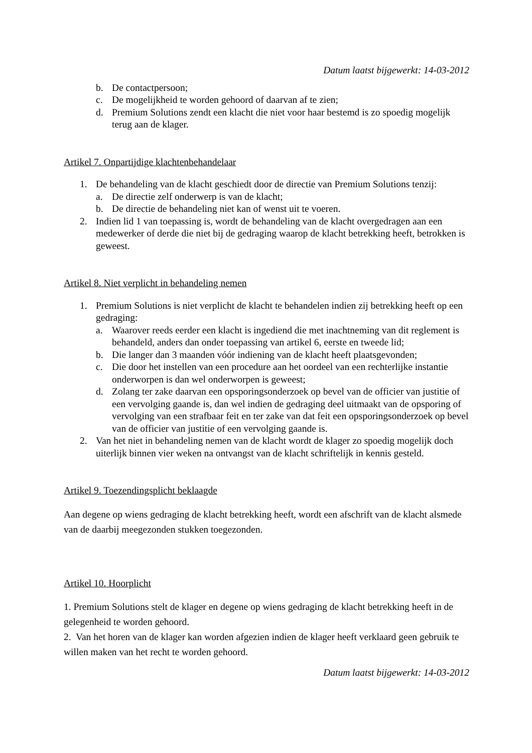Datum laatst bijgewerkt: 14-03-2012
b. De contactpersoon;
c. De mogelijkheid te worden gehoord of daarvan af te zien;
d. Premium Solutions zendt een klacht die niet voor haar bestemd is zo spoedig mogelijk terug aan de klager.
Artikel 7. Onpartijdige klachtenbehandelaar
1. De behandeling van de klacht geschiedt door de directie van Premium Solutions tenzij:
a. De directie zelf onderwerp is van de klacht;
b. De directie de behandeling niet kan of wenst uit te voeren.
2. Indien lid 1 van toepassing is, wordt de behandeling van de klacht overgedragen aan een medewerker of derde die niet bij de gedraging waarop de klacht betrekking heeft, betrokken is geweest.
Artikel 8. Niet verplicht in behandeling nemen
1. Premium Solutions is niet verplicht de klacht te behandelen indien zij betrekking heeft op een gedraging:
a. Waarover reeds eerder een klacht is ingediend die met inachtneming van dit reglement is behandeld, anders dan onder toepassing van artikel 6, eerste en tweede lid;
b. Die langer dan 3 maanden vóór indiening van de klacht heeft plaatsgevonden;
c. Die door het instellen van een procedure aan het oordeel van een rechterlijke instantie onderworpen is dan wel onderworpen is geweest;
d. Zolang ter zake daarvan een opsporingsonderzoek op bevel van de officier van justitie of een vervolging gaande is, dan wel indien de gedraging deel uitmaakt van de opsporing of vervolging van een strafbaar feit en ter zake van dat feit een opsporingsonderzoek op bevel van de officier van justitie of een vervolging gaande is.
2. Van het niet in behandeling nemen van de klacht wordt de klager zo spoedig mogelijk doch uiterlijk binnen vier weken na ontvangst van de klacht schriftelijk in kennis gesteld.
Artikel 9. Toezendingsplicht beklaagde
Aan degene op wiens gedraging de klacht betrekking heeft, wordt een afschrift van de klacht alsmede van de daarbij meegezonden stukken toegezonden.
Artikel 10. Hoorplicht
1. Premium Solutions stelt de klager en degene op wiens gedraging de klacht betrekking heeft in de gelegenheid te worden gehoord.
2. Van het horen van de klager kan worden afgezien indien de klager heeft verklaard geen gebruik te willen maken van het recht te worden gehoord.
Datum laatst bijgewerkt: 14-03-2012